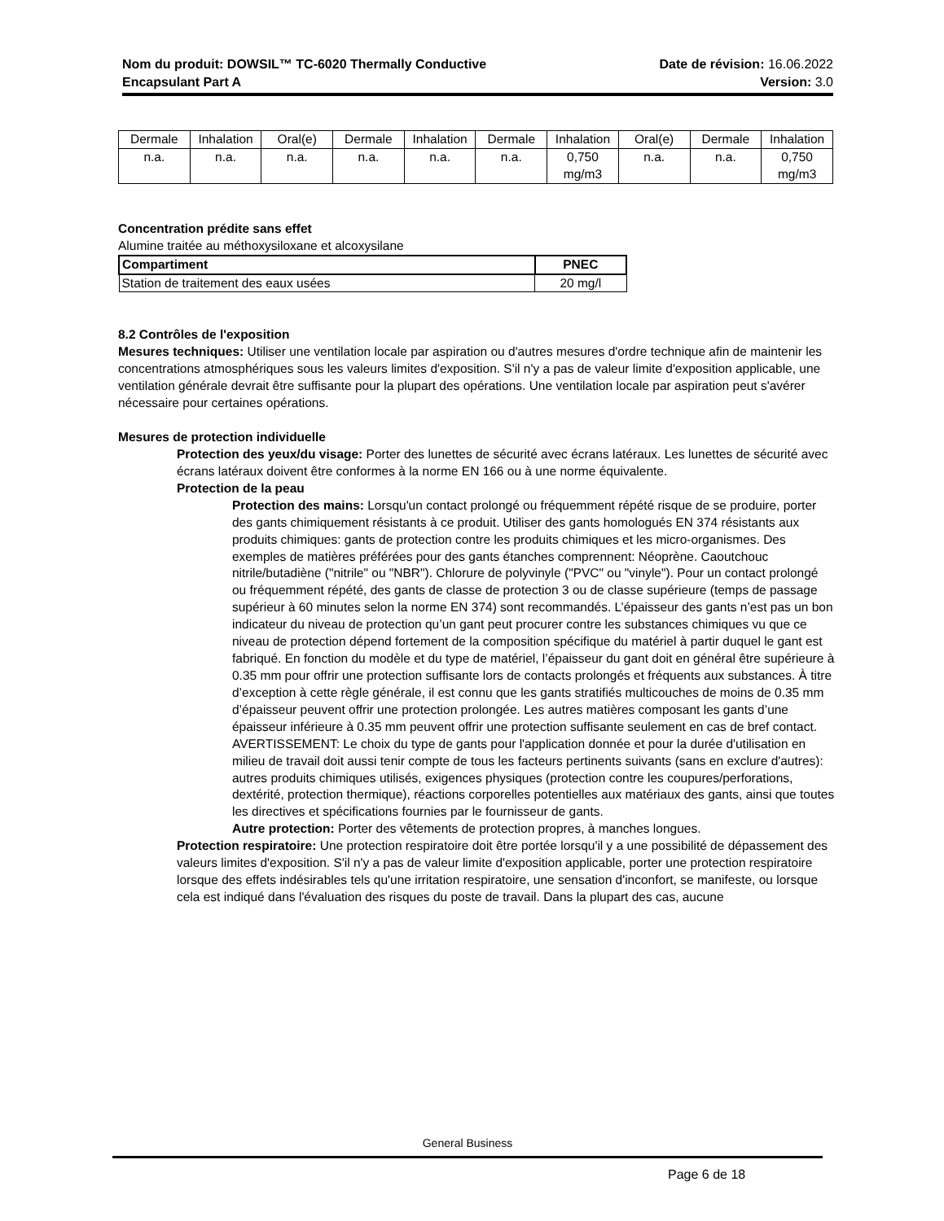Nom du produit: DOWSIL™ TC-6020 Thermally Conductive
Encapsulant Part A
Date de révision: 16.06.2022
Version: 3.0
| Dermale | Inhalation | Oral(e) | Dermale | Inhalation | Dermale | Inhalation | Oral(e) | Dermale | Inhalation |
| n.a. | n.a. | n.a. | n.a. | n.a. | n.a. | 0,750 mg/m3 | n.a. | n.a. | 0,750 mg/m3 |
Concentration prédite sans effet
Alumine traitée au méthoxysiloxane et alcoxysilane
| Compartiment | PNEC |
| --- | --- |
| Station de traitement des eaux usées | 20 mg/l |
8.2 Contrôles de l'exposition
Mesures techniques: Utiliser une ventilation locale par aspiration ou d'autres mesures d'ordre technique afin de maintenir les concentrations atmosphériques sous les valeurs limites d'exposition. S'il n'y a pas de valeur limite d'exposition applicable, une ventilation générale devrait être suffisante pour la plupart des opérations. Une ventilation locale par aspiration peut s'avérer nécessaire pour certaines opérations.
Mesures de protection individuelle
Protection des yeux/du visage: Porter des lunettes de sécurité avec écrans latéraux. Les lunettes de sécurité avec écrans latéraux doivent être conformes à la norme EN 166 ou à une norme équivalente.
Protection de la peau
Protection des mains: Lorsqu'un contact prolongé ou fréquemment répété risque de se produire, porter des gants chimiquement résistants à ce produit. Utiliser des gants homologués EN 374 résistants aux produits chimiques: gants de protection contre les produits chimiques et les micro-organismes. Des exemples de matières préférées pour des gants étanches comprennent: Néoprène. Caoutchouc nitrile/butadiène ("nitrile" ou "NBR"). Chlorure de polyvinyle ("PVC" ou "vinyle"). Pour un contact prolongé ou fréquemment répété, des gants de classe de protection 3 ou de classe supérieure (temps de passage supérieur à 60 minutes selon la norme EN 374) sont recommandés. L’épaisseur des gants n’est pas un bon indicateur du niveau de protection qu’un gant peut procurer contre les substances chimiques vu que ce niveau de protection dépend fortement de la composition spécifique du matériel à partir duquel le gant est fabriqué. En fonction du modèle et du type de matériel, l’épaisseur du gant doit en général être supérieure à 0.35 mm pour offrir une protection suffisante lors de contacts prolongés et fréquents aux substances. À titre d’exception à cette règle générale, il est connu que les gants stratifiés multicouches de moins de 0.35 mm d’épaisseur peuvent offrir une protection prolongée. Les autres matières composant les gants d’une épaisseur inférieure à 0.35 mm peuvent offrir une protection suffisante seulement en cas de bref contact. AVERTISSEMENT: Le choix du type de gants pour l'application donnée et pour la durée d'utilisation en milieu de travail doit aussi tenir compte de tous les facteurs pertinents suivants (sans en exclure d'autres): autres produits chimiques utilisés, exigences physiques (protection contre les coupures/perforations, dextérité, protection thermique), réactions corporelles potentielles aux matériaux des gants, ainsi que toutes les directives et spécifications fournies par le fournisseur de gants.
Autre protection: Porter des vêtements de protection propres, à manches longues.
Protection respiratoire: Une protection respiratoire doit être portée lorsqu'il y a une possibilité de dépassement des valeurs limites d'exposition. S'il n'y a pas de valeur limite d'exposition applicable, porter une protection respiratoire lorsque des effets indésirables tels qu'une irritation respiratoire, une sensation d'inconfort, se manifeste, ou lorsque cela est indiqué dans l'évaluation des risques du poste de travail. Dans la plupart des cas, aucune
General Business
Page 6 de 18